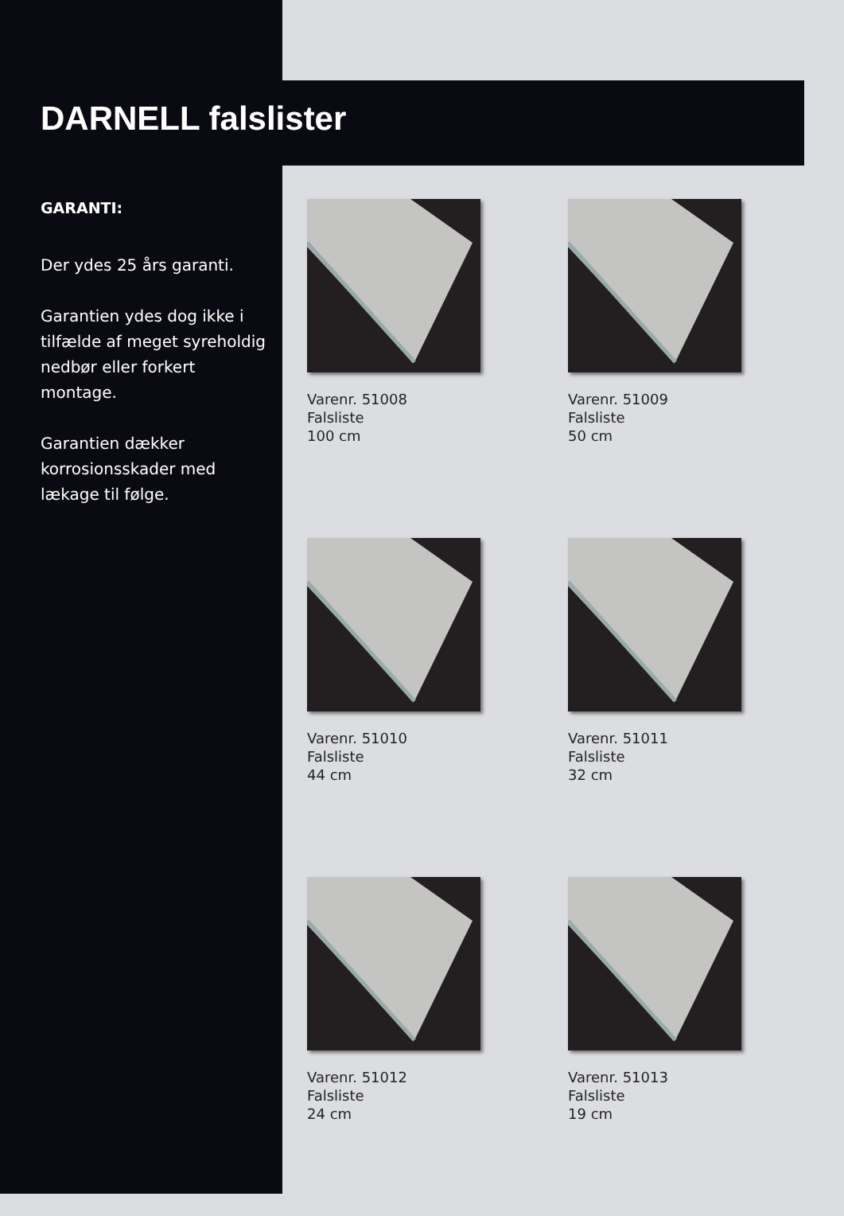DARNELL falslister
GARANTI:
Der ydes 25 års garanti.
Garantien ydes dog ikke i tilfælde af meget syreholdig nedbør eller forkert montage.
Garantien dækker korrosionsskader med lækage til følge.
Varenr. 51008
Falsliste
100 cm
Varenr. 51009
Falsliste
50 cm
Varenr. 51010
Falsliste
44 cm
Varenr. 51011
Falsliste
32 cm
Varenr. 51012
Falsliste
24 cm
Varenr. 51013
Falsliste
19 cm